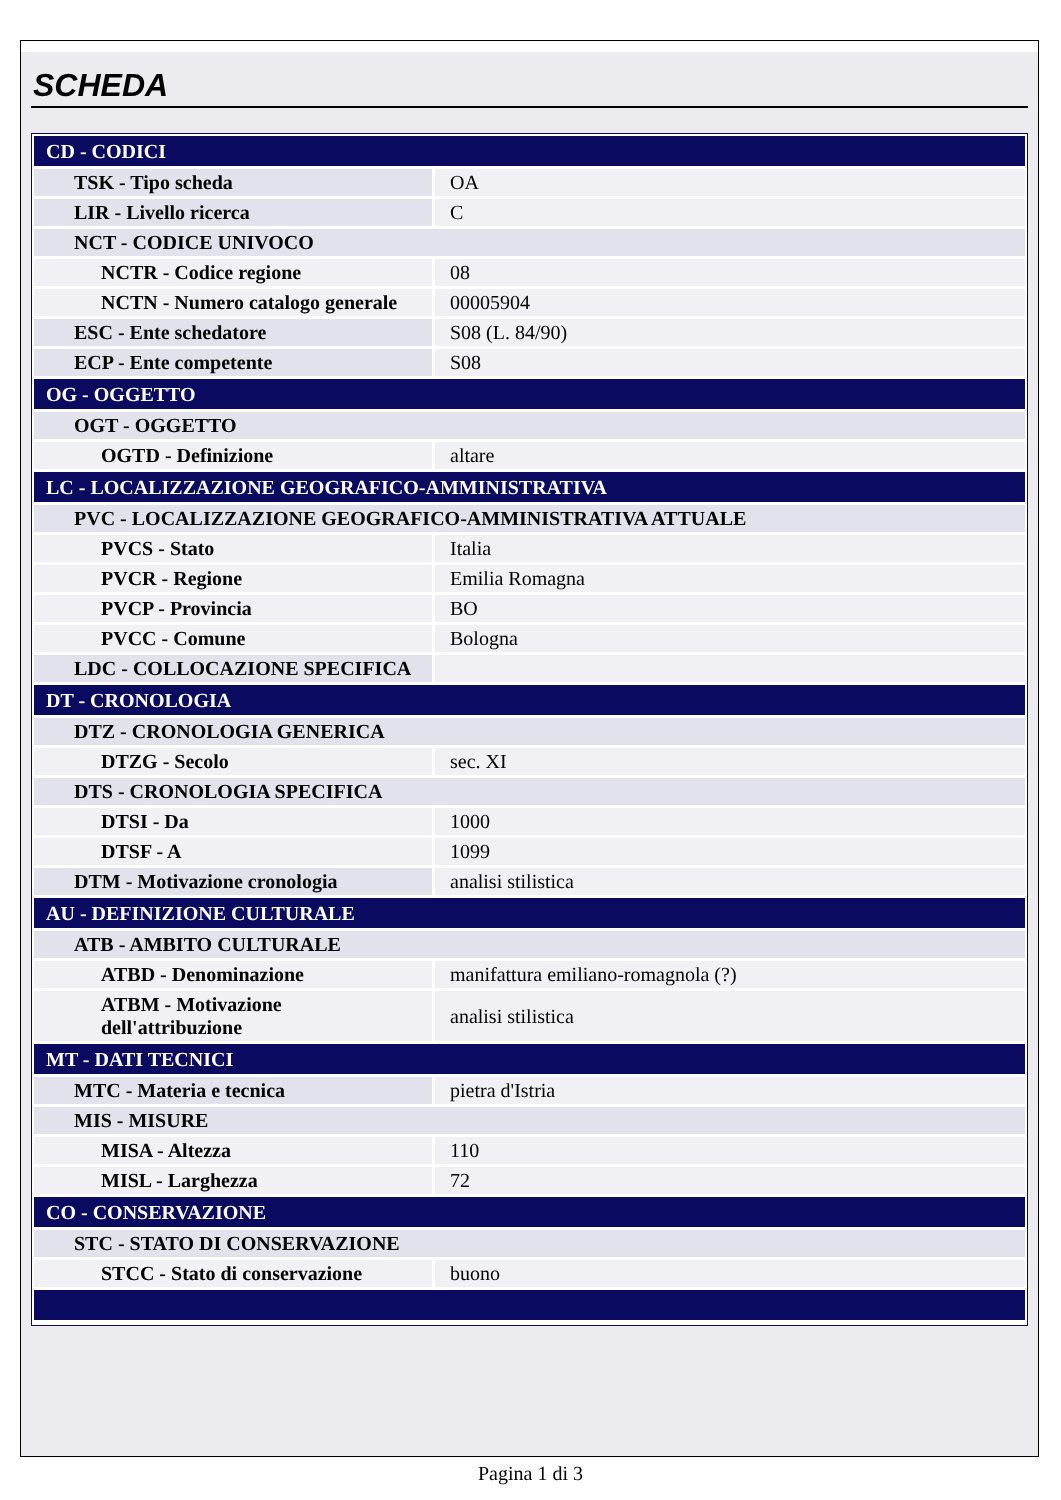SCHEDA
| CD - CODICI | |
| TSK - Tipo scheda | OA |
| LIR - Livello ricerca | C |
| NCT - CODICE UNIVOCO | |
| NCTR - Codice regione | 08 |
| NCTN - Numero catalogo generale | 00005904 |
| ESC - Ente schedatore | S08 (L. 84/90) |
| ECP - Ente competente | S08 |
| OG - OGGETTO | |
| OGT - OGGETTO | |
| OGTD - Definizione | altare |
| LC - LOCALIZZAZIONE GEOGRAFICO-AMMINISTRATIVA | |
| PVC - LOCALIZZAZIONE GEOGRAFICO-AMMINISTRATIVA ATTUALE | |
| PVCS - Stato | Italia |
| PVCR - Regione | Emilia Romagna |
| PVCP - Provincia | BO |
| PVCC - Comune | Bologna |
| LDC - COLLOCAZIONE SPECIFICA | |
| DT - CRONOLOGIA | |
| DTZ - CRONOLOGIA GENERICA | |
| DTZG - Secolo | sec. XI |
| DTS - CRONOLOGIA SPECIFICA | |
| DTSI - Da | 1000 |
| DTSF - A | 1099 |
| DTM - Motivazione cronologia | analisi stilistica |
| AU - DEFINIZIONE CULTURALE | |
| ATB - AMBITO CULTURALE | |
| ATBD - Denominazione | manifattura emiliano-romagnola (?) |
| ATBM - Motivazione dell'attribuzione | analisi stilistica |
| MT - DATI TECNICI | |
| MTC - Materia e tecnica | pietra d'Istria |
| MIS - MISURE | |
| MISA - Altezza | 110 |
| MISL - Larghezza | 72 |
| CO - CONSERVAZIONE | |
| STC - STATO DI CONSERVAZIONE | |
| STCC - Stato di conservazione | buono |
Pagina 1 di 3